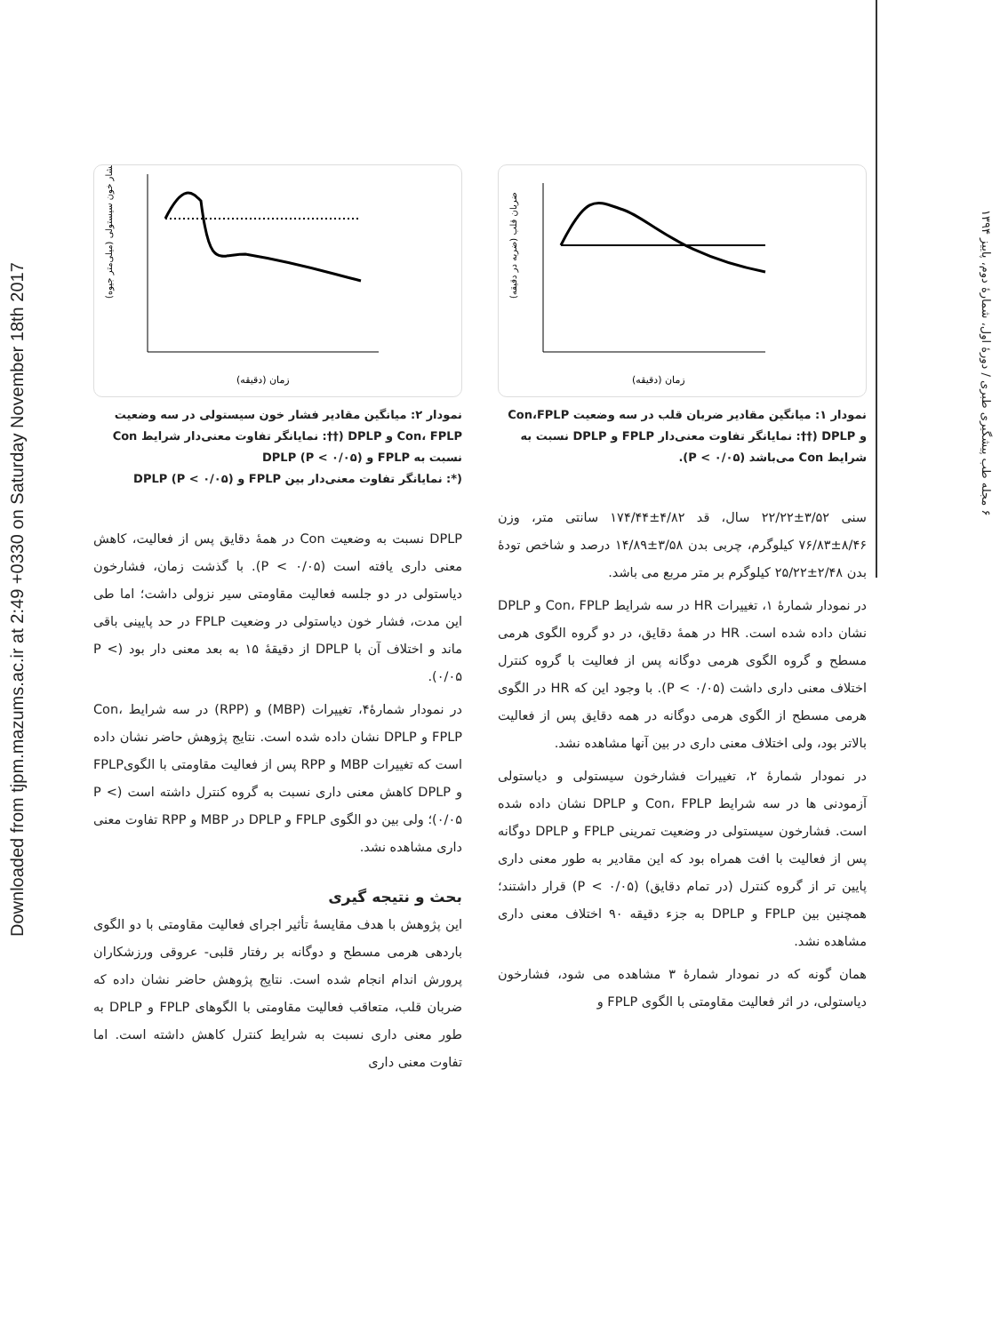Downloaded from tjpm.mazums.ac.ir at 2:49 +0330 on Saturday November 18th 2017
۶ مجله طب پیشگیری طبری / دورهٔ اول، شمارهٔ دوم، پاییز ۱۳۹۴
ضربان قلب (ضربه در دقیقه)
زمان (دقیقه)
نمودار ۱: میانگین مقادیر ضربان قلب در سه وضعیت Con،FPLP و DPLP (††: نمایانگر تفاوت معنی‌دار FPLP و DPLP نسبت به شرایط Con می‌باشد (P < ۰/۰۵).
سنی ۳/۵۲±۲۲/۲۲ سال، قد ۴/۸۲±۱۷۴/۴۴ سانتی متر، وزن ۸/۴۶±۷۶/۸۳ کیلوگرم، چربی بدن ۳/۵۸±۱۴/۸۹ درصد و شاخص تودهٔ بدن ۲/۴۸±۲۵/۲۲ کیلوگرم بر متر مربع می باشد.
در نمودار شمارهٔ ۱، تغییرات HR در سه شرایط Con، FPLP و DPLP نشان داده شده است. HR در همهٔ دقایق، در دو گروه الگوی هرمی مسطح و گروه الگوی هرمی دوگانه پس از فعالیت با گروه کنترل اختلاف معنی داری داشت (P < ۰/۰۵). با وجود این که HR در الگوی هرمی مسطح از الگوی هرمی دوگانه در همه دقایق پس از فعالیت بالاتر بود، ولی اختلاف معنی داری در بین آنها مشاهده نشد.
در نمودار شمارهٔ ۲، تغییرات فشارخون سیستولی و دیاستولی آزمودنی ها در سه شرایط Con، FPLP و DPLP نشان داده شده است. فشارخون سیستولی در وضعیت تمرینی FPLP و DPLP دوگانه پس از فعالیت با افت همراه بود که این مقادیر به طور معنی داری پایین تر از گروه کنترل (در تمام دقایق) (P < ۰/۰۵) قرار داشتند؛ همچنین بین FPLP و DPLP به جزء دقیقه ۹۰ اختلاف معنی داری مشاهده نشد.
همان گونه که در نمودار شمارهٔ ۳ مشاهده می شود، فشارخون دیاستولی، در اثر فعالیت مقاومتی با الگوی FPLP و
فشار خون سیستولی (میلی‌متر جیوه)
زمان (دقیقه)
نمودار ۲: میانگین مقادیر فشار خون سیستولی در سه وضعیت Con، FPLP و DPLP (††: نمایانگر تفاوت معنی‌دار شرایط Con نسبت به FPLP و DPLP (P < ۰/۰۵)
(*: نمایانگر تفاوت معنی‌دار بین FPLP و DPLP (P < ۰/۰۵)
DPLP نسبت به وضعیت Con در همهٔ دقایق پس از فعالیت، کاهش معنی داری یافته است (P < ۰/۰۵). با گذشت زمان، فشارخون دیاستولی در دو جلسه فعالیت مقاومتی سیر نزولی داشت؛ اما طی این مدت، فشار خون دیاستولی در وضعیت FPLP در حد پایینی باقی ماند و اختلاف آن با DPLP از دقیقهٔ ۱۵ به بعد معنی دار بود (P < ۰/۰۵).
در نمودار شمارهٔ۴، تغییرات (MBP) و (RPP) در سه شرایط Con، FPLP و DPLP نشان داده شده است. نتایج پژوهش حاضر نشان داده است که تغییرات MBP و RPP پس از فعالیت مقاومتی با الگویFPLP و DPLP کاهش معنی داری نسبت به گروه کنترل داشته است (P < ۰/۰۵)؛ ولی بین دو الگوی FPLP و DPLP در MBP و RPP تفاوت معنی داری مشاهده نشد.
بحث و نتیجه گیری
این پژوهش با هدف مقایسهٔ تأثیر اجرای فعالیت مقاومتی با دو الگوی باردهی هرمی مسطح و دوگانه بر رفتار قلبی- عروقی ورزشکاران پرورش اندام انجام شده است. نتایج پژوهش حاضر نشان داده که ضربان قلب، متعاقب فعالیت مقاومتی با الگوهای FPLP و DPLP به طور معنی داری نسبت به شرایط کنترل کاهش داشته است. اما تفاوت معنی داری